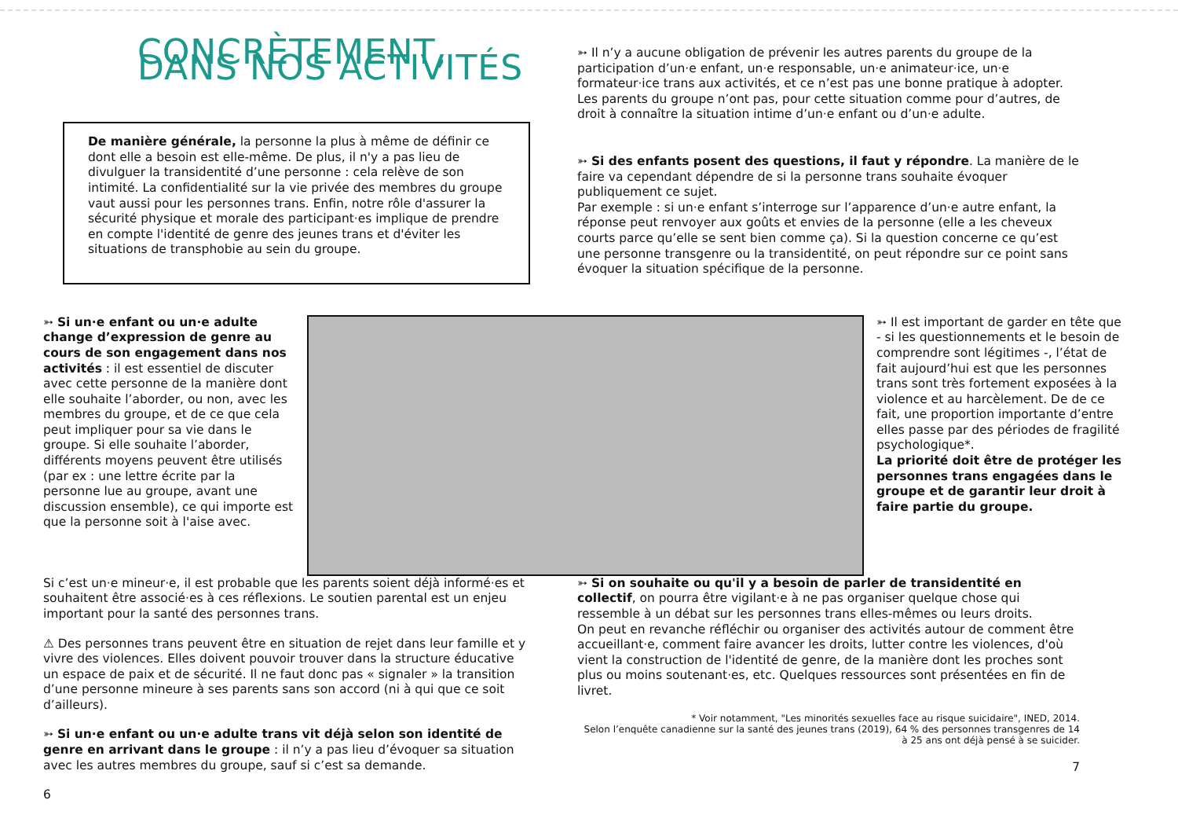CONCRÈTEMENT, DANS NOS ACTIVITÉS
De manière générale, la personne la plus à même de définir ce dont elle a besoin est elle-même. De plus, il n'y a pas lieu de divulguer la transidentité d’une personne : cela relève de son intimité. La confidentialité sur la vie privée des membres du groupe vaut aussi pour les personnes trans. Enfin, notre rôle d'assurer la sécurité physique et morale des participant·es implique de prendre en compte l'identité de genre des jeunes trans et d'éviter les situations de transphobie au sein du groupe.
➳ Il n’y a aucune obligation de prévenir les autres parents du groupe de la participation d’un·e enfant, un·e responsable, un·e animateur·ice, un·e formateur·ice trans aux activités, et ce n’est pas une bonne pratique à adopter. Les parents du groupe n’ont pas, pour cette situation comme pour d’autres, de droit à connaître la situation intime d’un·e enfant ou d’un·e adulte.
➳ Si des enfants posent des questions, il faut y répondre. La manière de le faire va cependant dépendre de si la personne trans souhaite évoquer publiquement ce sujet.
Par exemple : si un·e enfant s’interroge sur l’apparence d’un·e autre enfant, la réponse peut renvoyer aux goûts et envies de la personne (elle a les cheveux courts parce qu’elle se sent bien comme ça). Si la question concerne ce qu’est une personne transgenre ou la transidentité, on peut répondre sur ce point sans évoquer la situation spécifique de la personne.
➳ Si un·e enfant ou un·e adulte change d’expression de genre au cours de son engagement dans nos activités : il est essentiel de discuter avec cette personne de la manière dont elle souhaite l’aborder, ou non, avec les membres du groupe, et de ce que cela peut impliquer pour sa vie dans le groupe. Si elle souhaite l’aborder, différents moyens peuvent être utilisés (par ex : une lettre écrite par la personne lue au groupe, avant une discussion ensemble), ce qui importe est que la personne soit à l'aise avec.
➳ Il est important de garder en tête que - si les questionnements et le besoin de comprendre sont légitimes -, l’état de fait aujourd’hui est que les personnes trans sont très fortement exposées à la violence et au harcèlement. De de ce fait, une proportion importante d’entre elles passe par des périodes de fragilité psychologique*.
La priorité doit être de protéger les personnes trans engagées dans le groupe et de garantir leur droit à faire partie du groupe.
Si c’est un·e mineur·e, il est probable que les parents soient déjà informé·es et souhaitent être associé·es à ces réflexions. Le soutien parental est un enjeu important pour la santé des personnes trans.
⚠ Des personnes trans peuvent être en situation de rejet dans leur famille et y vivre des violences. Elles doivent pouvoir trouver dans la structure éducative un espace de paix et de sécurité. Il ne faut donc pas « signaler » la transition d’une personne mineure à ses parents sans son accord (ni à qui que ce soit d’ailleurs).
➳ Si un·e enfant ou un·e adulte trans vit déjà selon son identité de genre en arrivant dans le groupe : il n’y a pas lieu d’évoquer sa situation avec les autres membres du groupe, sauf si c’est sa demande.
6
➳ Si on souhaite ou qu'il y a besoin de parler de transidentité en collectif, on pourra être vigilant·e à ne pas organiser quelque chose qui ressemble à un débat sur les personnes trans elles-mêmes ou leurs droits.
On peut en revanche réfléchir ou organiser des activités autour de comment être accueillant·e, comment faire avancer les droits, lutter contre les violences, d'où vient la construction de l'identité de genre, de la manière dont les proches sont plus ou moins soutenant·es, etc. Quelques ressources sont présentées en fin de livret.
* Voir notamment, "Les minorités sexuelles face au risque suicidaire", INED, 2014.
Selon l’enquête canadienne sur la santé des jeunes trans (2019), 64 % des personnes transgenres de 14 à 25 ans ont déjà pensé à se suicider.
7